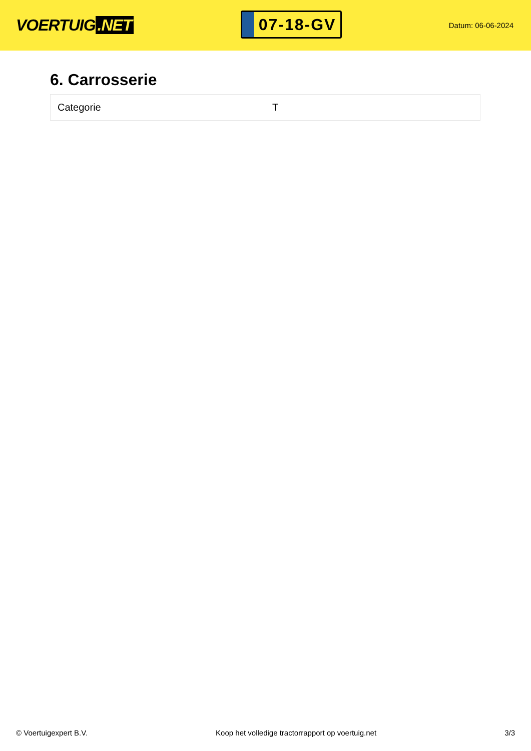VOERTUIG.NET
07-18-GV
Datum: 06-06-2024
6. Carrosserie
| Categorie | T |
© Voertuigexpert B.V. Koop het volledige tractorrapport op voertuig.net 3/3